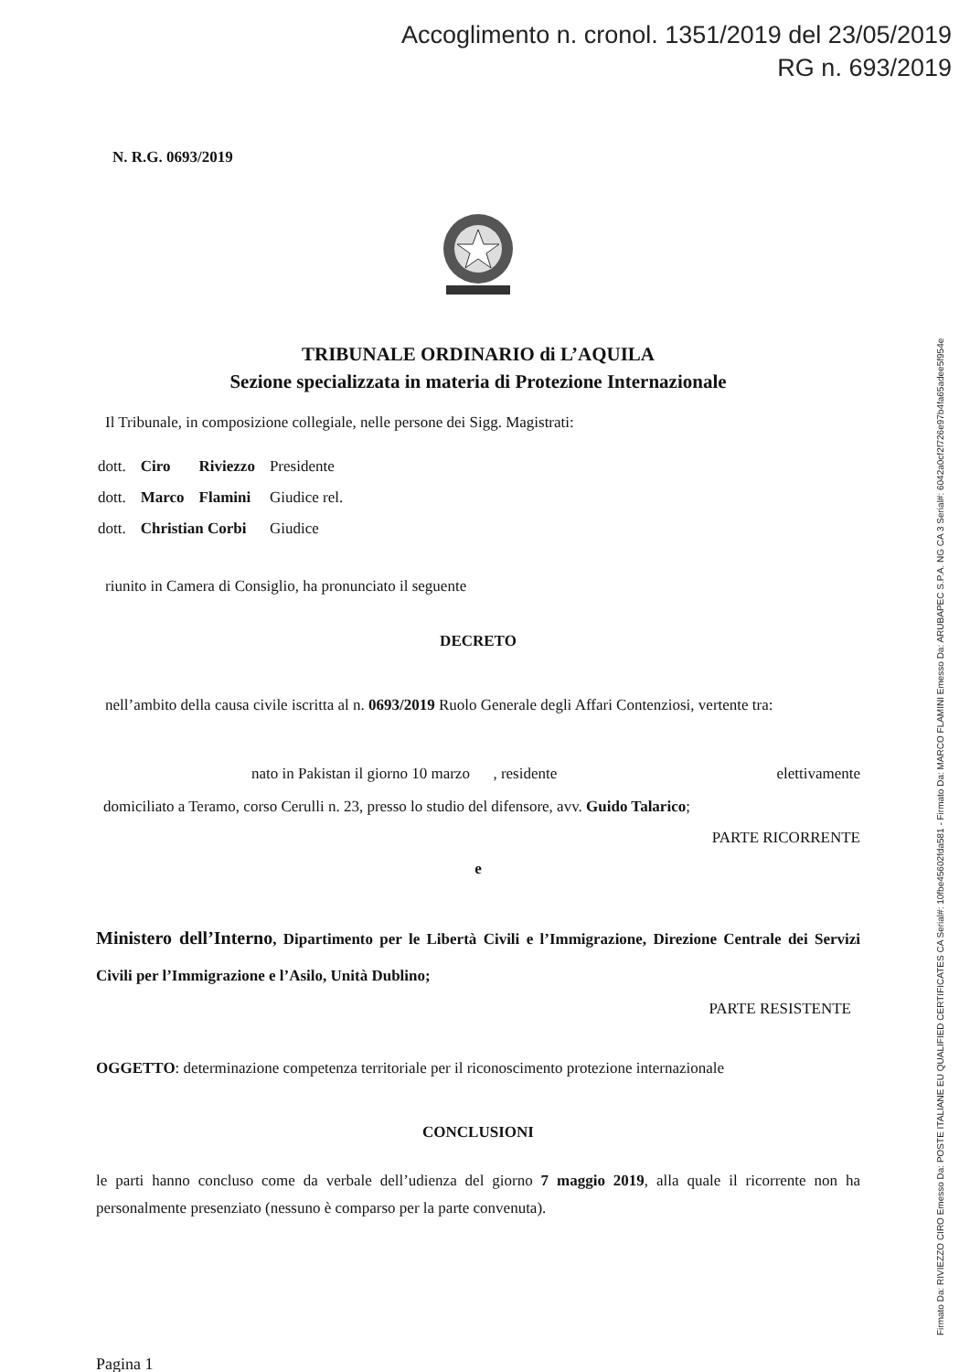Accoglimento n. cronol. 1351/2019 del 23/05/2019
RG n. 693/2019
Firmato Da: RIVIEZZO CIRO Emesso Da: POSTE ITALIANE EU QUALIFIED CERTIFICATES CA Serial#: 10fbe45602fda581 - Firmato Da: MARCO FLAMINI Emesso Da: ARUBAPEC S.P.A. NG CA 3 Serial#: 6042a0cf2f726e97b4fa65adee5f954e
N. R.G. 0693/2019
TRIBUNALE ORDINARIO di L’AQUILA
Sezione specializzata in materia di Protezione Internazionale
Il Tribunale, in composizione collegiale, nelle persone dei Sigg. Magistrati:
| dott. | Ciro | Riviezzo | Presidente |
| dott. | Marco | Flamini | Giudice rel. |
| dott. | Christian Corbi | | Giudice |
riunito in Camera di Consiglio, ha pronunciato il seguente
DECRETO
nell’ambito della causa civile iscritta al n. 0693/2019 Ruolo Generale degli Affari Contenziosi, vertente tra:
nato in Pakistan il giorno 10 marzo , residente elettivamente
domiciliato a Teramo, corso Cerulli n. 23, presso lo studio del difensore, avv. Guido Talarico;
PARTE RICORRENTE
e
Ministero dell’Interno, Dipartimento per le Libertà Civili e l’Immigrazione, Direzione Centrale dei Servizi Civili per l’Immigrazione e l’Asilo, Unità Dublino;
PARTE RESISTENTE
OGGETTO: determinazione competenza territoriale per il riconoscimento protezione internazionale
CONCLUSIONI
le parti hanno concluso come da verbale dell’udienza del giorno 7 maggio 2019, alla quale il ricorrente non ha personalmente presenziato (nessuno è comparso per la parte convenuta).
Pagina 1